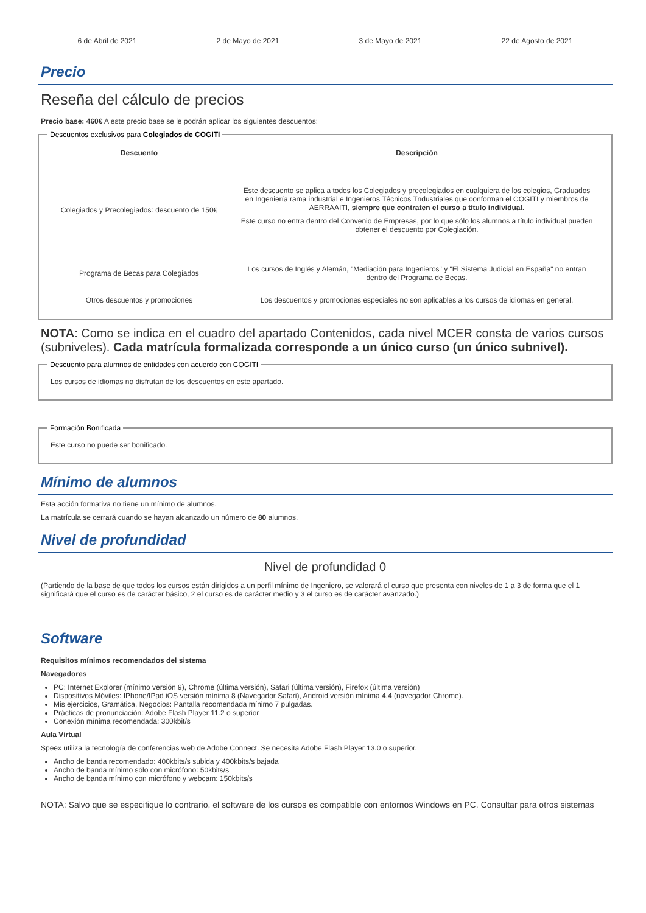6 de Abril de 2021 2 de Mayo de 2021 3 de Mayo de 2021 22 de Agosto de 2021
Precio
Reseña del cálculo de precios
Precio base: 460€ A este precio base se le podrán aplicar los siguientes descuentos:
Descuentos exclusivos para Colegiados de COGITI
| Descuento | Descripción |
| --- | --- |
| Colegiados y Precolegiados: descuento de 150€ | Este descuento se aplica a todos los Colegiados y precolegiados en cualquiera de los colegios, Graduados en Ingeniería rama industrial e Ingenieros Técnicos Tndustriales que conforman el COGITI y miembros de AERRAAITI, siempre que contraten el curso a título individual . Este curso no entra dentro del Convenio de Empresas, por lo que sólo los alumnos a título individual pueden obtener el descuento por Colegiación. |
| Programa de Becas para Colegiados | Los cursos de Inglés y Alemán, "Mediación para Ingenieros" y "El Sistema Judicial en España" no entran dentro del Programa de Becas. |
| Otros descuentos y promociones | Los descuentos y promociones especiales no son aplicables a los cursos de idiomas en general. |
NOTA: Como se indica en el cuadro del apartado Contenidos, cada nivel MCER consta de varios cursos (subniveles). Cada matrícula formalizada corresponde a un único curso (un único subnivel).
Descuento para alumnos de entidades con acuerdo con COGITI
Los cursos de idiomas no disfrutan de los descuentos en este apartado.
Formación Bonificada
Este curso no puede ser bonificado.
Mínimo de alumnos
Esta acción formativa no tiene un mínimo de alumnos.
La matrícula se cerrará cuando se hayan alcanzado un número de 80 alumnos.
Nivel de profundidad
Nivel de profundidad 0
(Partiendo de la base de que todos los cursos están dirigidos a un perfil mínimo de Ingeniero, se valorará el curso que presenta con niveles de 1 a 3 de forma que el 1 significará que el curso es de carácter básico, 2 el curso es de carácter medio y 3 el curso es de carácter avanzado.)
Software
Requisitos mínimos recomendados del sistema
Navegadores
PC: Internet Explorer (mínimo versión 9), Chrome (última versión), Safari (última versión), Firefox (última versión)
Dispositivos Móviles: IPhone/IPad iOS versión mínima 8 (Navegador Safari), Android versión mínima 4.4 (navegador Chrome).
Mis ejercicios, Gramática, Negocios: Pantalla recomendada mínimo 7 pulgadas.
Prácticas de pronunciación: Adobe Flash Player 11.2 o superior
Conexión mínima recomendada: 300kbit/s
Aula Virtual
Speex utiliza la tecnología de conferencias web de Adobe Connect. Se necesita Adobe Flash Player 13.0 o superior.
Ancho de banda recomendado: 400kbits/s subida y 400kbits/s bajada
Ancho de banda mínimo sólo con micrófono: 50kbits/s
Ancho de banda mínimo con micrófono y webcam: 150kbits/s
NOTA: Salvo que se especifique lo contrario, el software de los cursos es compatible con entornos Windows en PC. Consultar para otros sistemas